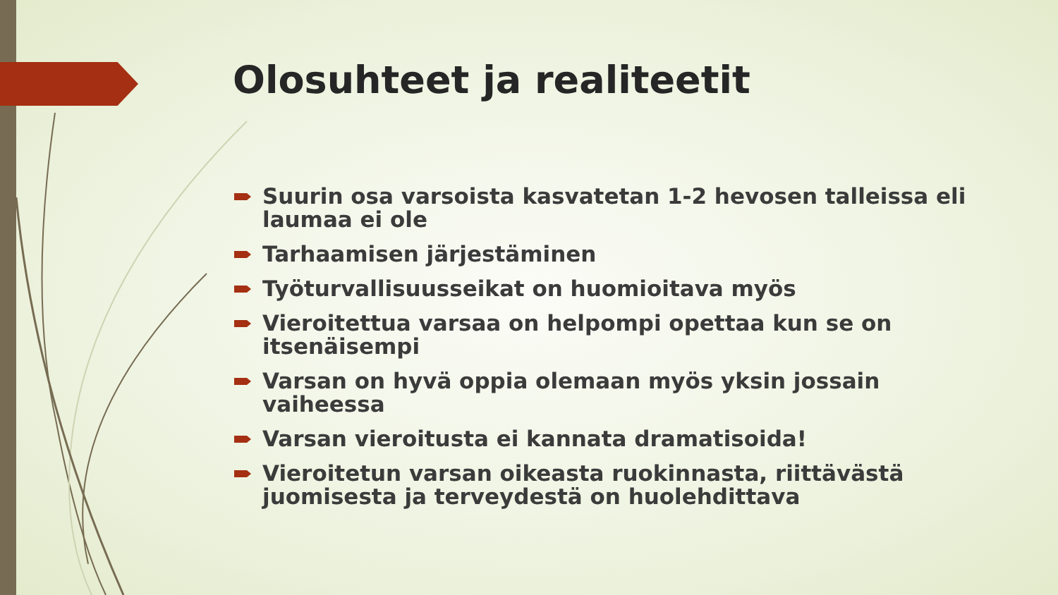Olosuhteet ja realiteetit
Suurin osa varsoista kasvatetan 1-2 hevosen talleissa eli laumaa ei ole
Tarhaamisen järjestäminen
Työturvallisuusseikat on huomioitava myös
Vieroitettua varsaa on helpompi opettaa kun se on itsenäisempi
Varsan on hyvä oppia olemaan myös yksin jossain vaiheessa
Varsan vieroitusta ei kannata dramatisoida!
Vieroitetun varsan oikeasta ruokinnasta, riittävästä juomisesta ja terveydestä on huolehdittava